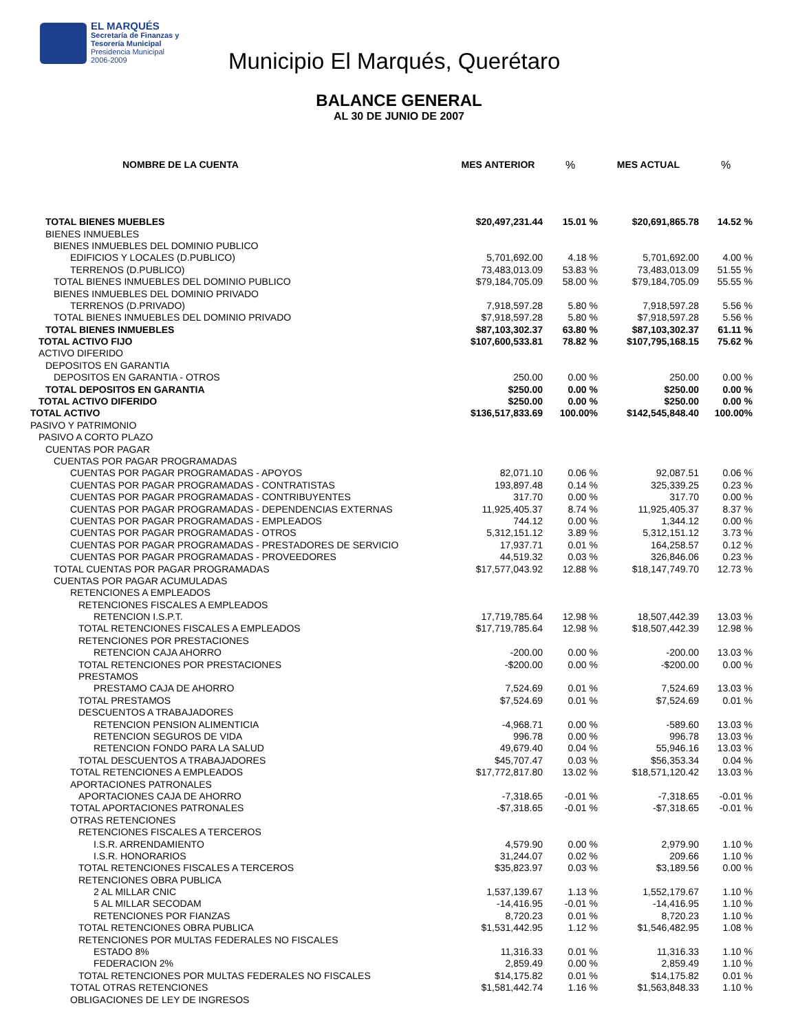EL MARQUÉS
Secretaría de Finanzas y
Tesorería Municipal
Presidencia Municipal
2006-2009
Municipio El Marqués, Querétaro
BALANCE GENERAL
AL 30 DE JUNIO DE 2007
| NOMBRE DE LA CUENTA | MES ANTERIOR | % | MES ACTUAL | % |
| --- | --- | --- | --- | --- |
| TOTAL BIENES MUEBLES | $20,497,231.44 | 15.01 % | $20,691,865.78 | 14.52 % |
| BIENES INMUEBLES | | | | |
| BIENES INMUEBLES DEL DOMINIO PUBLICO | | | | |
| EDIFICIOS Y LOCALES (D.PUBLICO) | 5,701,692.00 | 4.18 % | 5,701,692.00 | 4.00 % |
| TERRENOS (D.PUBLICO) | 73,483,013.09 | 53.83 % | 73,483,013.09 | 51.55 % |
| TOTAL BIENES INMUEBLES DEL DOMINIO PUBLICO | $79,184,705.09 | 58.00 % | $79,184,705.09 | 55.55 % |
| BIENES INMUEBLES DEL DOMINIO PRIVADO | | | | |
| TERRENOS (D.PRIVADO) | 7,918,597.28 | 5.80 % | 7,918,597.28 | 5.56 % |
| TOTAL BIENES INMUEBLES DEL DOMINIO PRIVADO | $7,918,597.28 | 5.80 % | $7,918,597.28 | 5.56 % |
| TOTAL BIENES INMUEBLES | $87,103,302.37 | 63.80 % | $87,103,302.37 | 61.11 % |
| TOTAL ACTIVO FIJO | $107,600,533.81 | 78.82 % | $107,795,168.15 | 75.62 % |
| ACTIVO DIFERIDO | | | | |
| DEPOSITOS EN GARANTIA | | | | |
| DEPOSITOS EN GARANTIA - OTROS | 250.00 | 0.00 % | 250.00 | 0.00 % |
| TOTAL DEPOSITOS EN GARANTIA | $250.00 | 0.00 % | $250.00 | 0.00 % |
| TOTAL ACTIVO DIFERIDO | $250.00 | 0.00 % | $250.00 | 0.00 % |
| TOTAL ACTIVO | $136,517,833.69 | 100.00% | $142,545,848.40 | 100.00% |
| PASIVO Y PATRIMONIO | | | | |
| PASIVO A CORTO PLAZO | | | | |
| CUENTAS POR PAGAR | | | | |
| CUENTAS POR PAGAR PROGRAMADAS | | | | |
| CUENTAS POR PAGAR PROGRAMADAS - APOYOS | 82,071.10 | 0.06 % | 92,087.51 | 0.06 % |
| CUENTAS POR PAGAR PROGRAMADAS - CONTRATISTAS | 193,897.48 | 0.14 % | 325,339.25 | 0.23 % |
| CUENTAS POR PAGAR PROGRAMADAS - CONTRIBUYENTES | 317.70 | 0.00 % | 317.70 | 0.00 % |
| CUENTAS POR PAGAR PROGRAMADAS - DEPENDENCIAS EXTERNAS | 11,925,405.37 | 8.74 % | 11,925,405.37 | 8.37 % |
| CUENTAS POR PAGAR PROGRAMADAS - EMPLEADOS | 744.12 | 0.00 % | 1,344.12 | 0.00 % |
| CUENTAS POR PAGAR PROGRAMADAS - OTROS | 5,312,151.12 | 3.89 % | 5,312,151.12 | 3.73 % |
| CUENTAS POR PAGAR PROGRAMADAS - PRESTADORES DE SERVICIO | 17,937.71 | 0.01 % | 164,258.57 | 0.12 % |
| CUENTAS POR PAGAR PROGRAMADAS - PROVEEDORES | 44,519.32 | 0.03 % | 326,846.06 | 0.23 % |
| TOTAL CUENTAS POR PAGAR PROGRAMADAS | $17,577,043.92 | 12.88 % | $18,147,749.70 | 12.73 % |
| CUENTAS POR PAGAR ACUMULADAS | | | | |
| RETENCIONES A EMPLEADOS | | | | |
| RETENCIONES FISCALES A EMPLEADOS | | | | |
| RETENCION I.S.P.T. | 17,719,785.64 | 12.98 % | 18,507,442.39 | 13.03 % |
| TOTAL RETENCIONES FISCALES A EMPLEADOS | $17,719,785.64 | 12.98 % | $18,507,442.39 | 12.98 % |
| RETENCIONES POR PRESTACIONES | | | | |
| RETENCION CAJA AHORRO | -200.00 | 0.00 % | -200.00 | 13.03 % |
| TOTAL RETENCIONES POR PRESTACIONES | -$200.00 | 0.00 % | -$200.00 | 0.00 % |
| PRESTAMOS | | | | |
| PRESTAMO CAJA DE AHORRO | 7,524.69 | 0.01 % | 7,524.69 | 13.03 % |
| TOTAL PRESTAMOS | $7,524.69 | 0.01 % | $7,524.69 | 0.01 % |
| DESCUENTOS A TRABAJADORES | | | | |
| RETENCION PENSION ALIMENTICIA | -4,968.71 | 0.00 % | -589.60 | 13.03 % |
| RETENCION SEGUROS DE VIDA | 996.78 | 0.00 % | 996.78 | 13.03 % |
| RETENCION FONDO PARA LA SALUD | 49,679.40 | 0.04 % | 55,946.16 | 13.03 % |
| TOTAL DESCUENTOS A TRABAJADORES | $45,707.47 | 0.03 % | $56,353.34 | 0.04 % |
| TOTAL RETENCIONES A EMPLEADOS | $17,772,817.80 | 13.02 % | $18,571,120.42 | 13.03 % |
| APORTACIONES PATRONALES | | | | |
| APORTACIONES CAJA DE AHORRO | -7,318.65 | -0.01 % | -7,318.65 | -0.01 % |
| TOTAL APORTACIONES PATRONALES | -$7,318.65 | -0.01 % | -$7,318.65 | -0.01 % |
| OTRAS RETENCIONES | | | | |
| RETENCIONES FISCALES A TERCEROS | | | | |
| I.S.R. ARRENDAMIENTO | 4,579.90 | 0.00 % | 2,979.90 | 1.10 % |
| I.S.R. HONORARIOS | 31,244.07 | 0.02 % | 209.66 | 1.10 % |
| TOTAL RETENCIONES FISCALES A TERCEROS | $35,823.97 | 0.03 % | $3,189.56 | 0.00 % |
| RETENCIONES OBRA PUBLICA | | | | |
| 2 AL MILLAR CNIC | 1,537,139.67 | 1.13 % | 1,552,179.67 | 1.10 % |
| 5 AL MILLAR SECODAM | -14,416.95 | -0.01 % | -14,416.95 | 1.10 % |
| RETENCIONES POR FIANZAS | 8,720.23 | 0.01 % | 8,720.23 | 1.10 % |
| TOTAL RETENCIONES OBRA PUBLICA | $1,531,442.95 | 1.12 % | $1,546,482.95 | 1.08 % |
| RETENCIONES POR MULTAS FEDERALES NO FISCALES | | | | |
| ESTADO 8% | 11,316.33 | 0.01 % | 11,316.33 | 1.10 % |
| FEDERACION 2% | 2,859.49 | 0.00 % | 2,859.49 | 1.10 % |
| TOTAL RETENCIONES POR MULTAS FEDERALES NO FISCALES | $14,175.82 | 0.01 % | $14,175.82 | 0.01 % |
| TOTAL OTRAS RETENCIONES | $1,581,442.74 | 1.16 % | $1,563,848.33 | 1.10 % |
| OBLIGACIONES DE LEY DE INGRESOS | | | | |